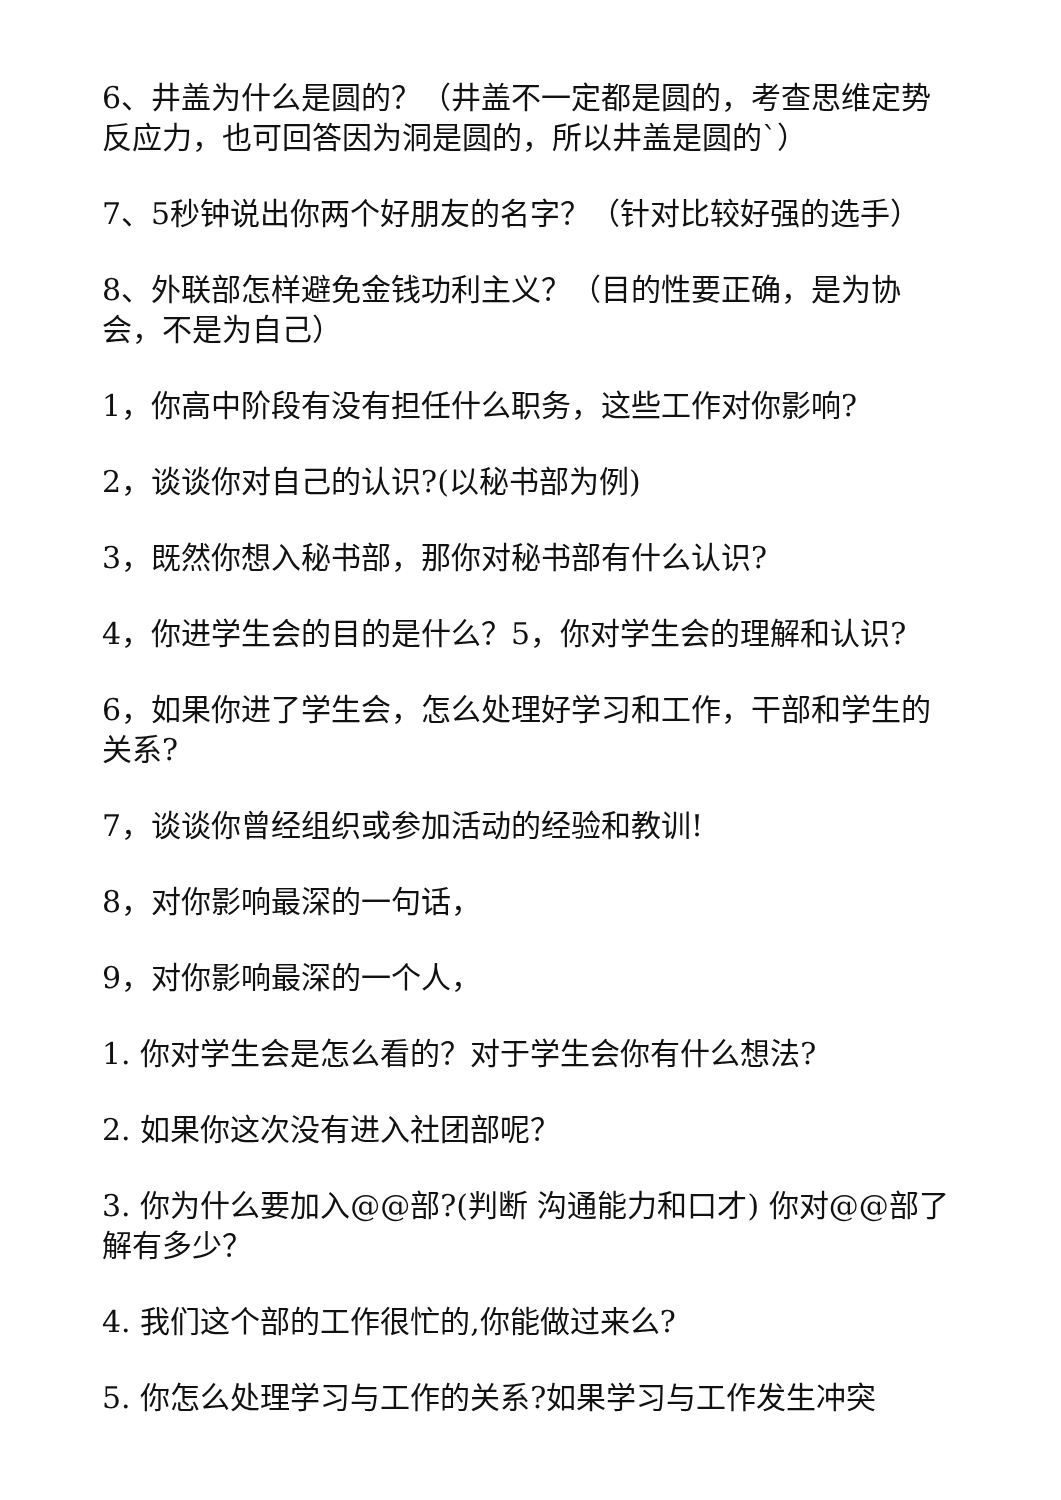6、井盖为什么是圆的？（井盖不一定都是圆的，考查思维定势反应力，也可回答因为洞是圆的，所以井盖是圆的`）
7、5秒钟说出你两个好朋友的名字？（针对比较好强的选手）
8、外联部怎样避免金钱功利主义？（目的性要正确，是为协会，不是为自己）
1，你高中阶段有没有担任什么职务，这些工作对你影响?
2，谈谈你对自己的认识?(以秘书部为例)
3，既然你想入秘书部，那你对秘书部有什么认识?
4，你进学生会的目的是什么？5，你对学生会的理解和认识?
6，如果你进了学生会，怎么处理好学习和工作，干部和学生的关系?
7，谈谈你曾经组织或参加活动的经验和教训!
8，对你影响最深的一句话，
9，对你影响最深的一个人，
1. 你对学生会是怎么看的？对于学生会你有什么想法?
2. 如果你这次没有进入社团部呢？
3. 你为什么要加入@@部?(判断 沟通能力和口才) 你对@@部了解有多少？
4. 我们这个部的工作很忙的,你能做过来么?
5. 你怎么处理学习与工作的关系?如果学习与工作发生冲突